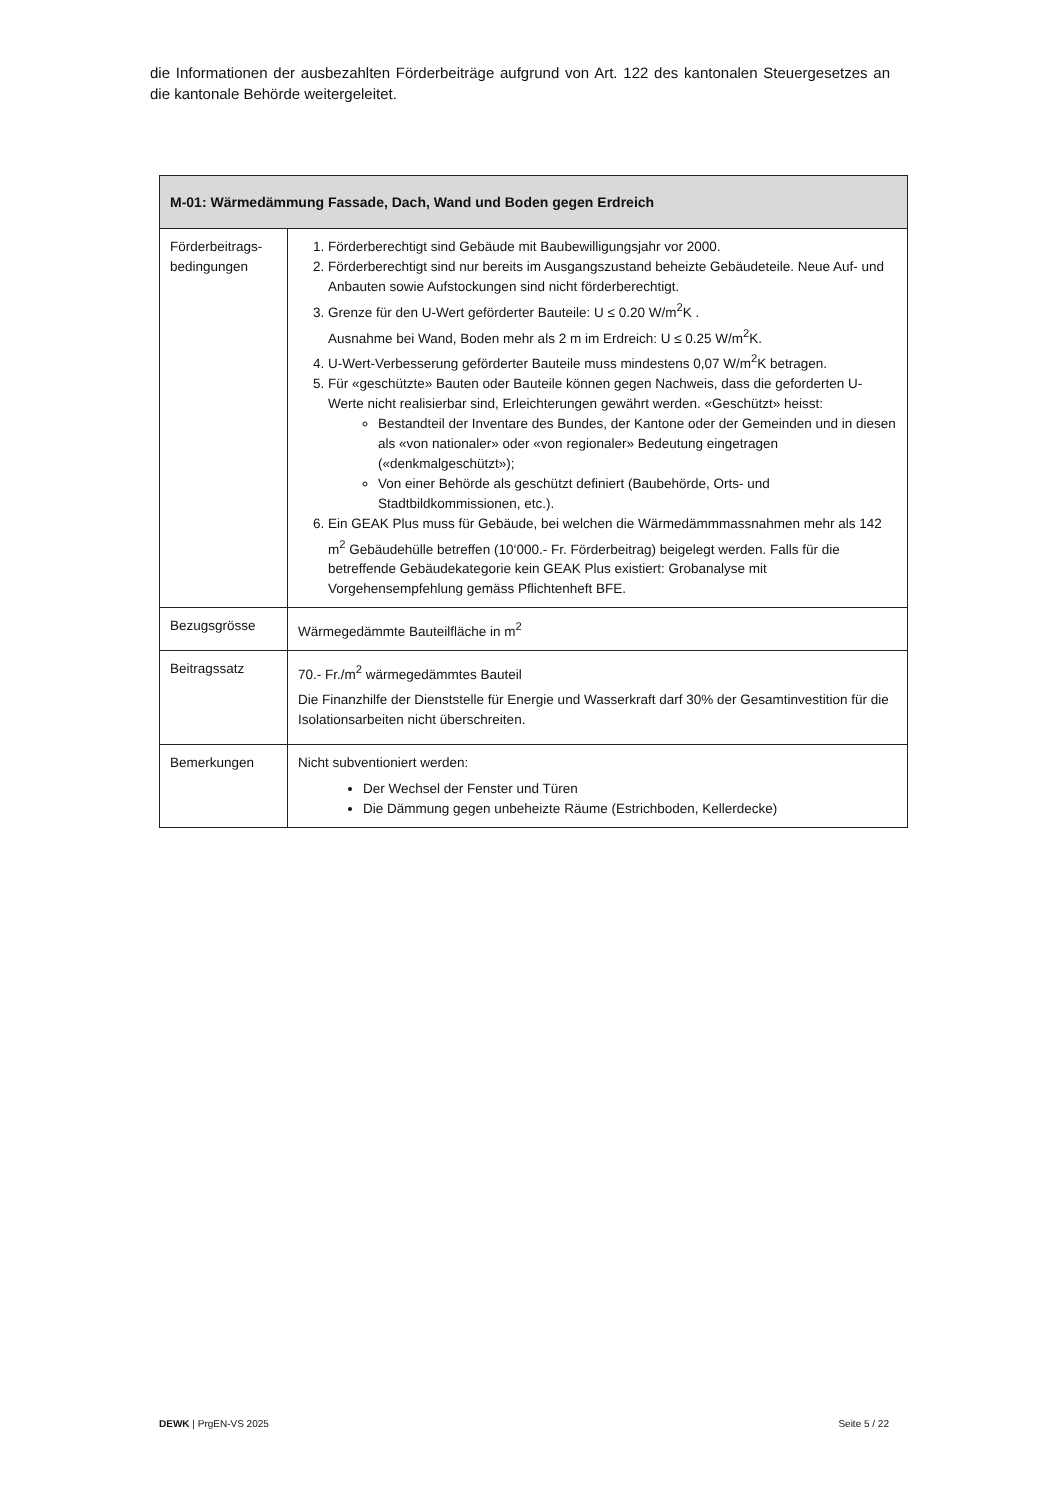die Informationen der ausbezahlten Förderbeiträge aufgrund von Art. 122 des kantonalen Steuergesetzes an die kantonale Behörde weitergeleitet.
| M-01: Wärmedämmung Fassade, Dach, Wand und Boden gegen Erdreich | |
| --- | --- |
| Förderbeitrags- bedingungen | 1. Förderberechtigt sind Gebäude mit Baubewilligungsjahr vor 2000. 2. Förderberechtigt sind nur bereits im Ausgangszustand beheizte Gebäudeteile. Neue Auf- und Anbauten sowie Aufstockungen sind nicht förderberechtigt. 3. Grenze für den U-Wert geförderter Bauteile: U ≤ 0.20 W/m<sup>2</sup>K . Ausnahme bei Wand, Boden mehr als 2 m im Erdreich: U ≤ 0.25 W/m<sup>2</sup>K. 4. U-Wert-Verbesserung geförderter Bauteile muss mindestens 0,07 W/m<sup>2</sup>K betragen. 5. Für «geschützte» Bauten oder Bauteile können gegen Nachweis, dass die geforderten U-Werte nicht realisierbar sind, Erleichterungen gewährt werden. «Geschützt» heisst: Bestandteil der Inventare des Bundes, der Kantone oder der Gemeinden und in diesen als «von nationaler» oder «von regionaler» Bedeutung eingetragen («denkmalgeschützt»); Von einer Behörde als geschützt definiert (Baubehörde, Orts- und Stadtbildkommissionen, etc.). 6. Ein GEAK Plus muss für Gebäude, bei welchen die Wärmedämmmassnahmen mehr als 142 m<sup>2</sup> Gebäudehülle betreffen (10‘000.- Fr. Förderbeitrag) beigelegt werden. Falls für die betreffende Gebäudekategorie kein GEAK Plus existiert: Grobanalyse mit Vorgehensempfehlung gemäss Pflichtenheft BFE. |
| Bezugsgrösse | Wärmegedämmte Bauteilfläche in m<sup>2</sup> |
| Beitragssatz | 70.- Fr./m<sup>2</sup> wärmegedämmtes Bauteil Die Finanzhilfe der Dienststelle für Energie und Wasserkraft darf 30% der Gesamtinvestition für die Isolationsarbeiten nicht überschreiten. |
| Bemerkungen | Nicht subventioniert werden: Der Wechsel der Fenster und Türen Die Dämmung gegen unbeheizte Räume (Estrichboden, Kellerdecke) |
DEWK | PrgEN-VS 2025 Seite 5 / 22